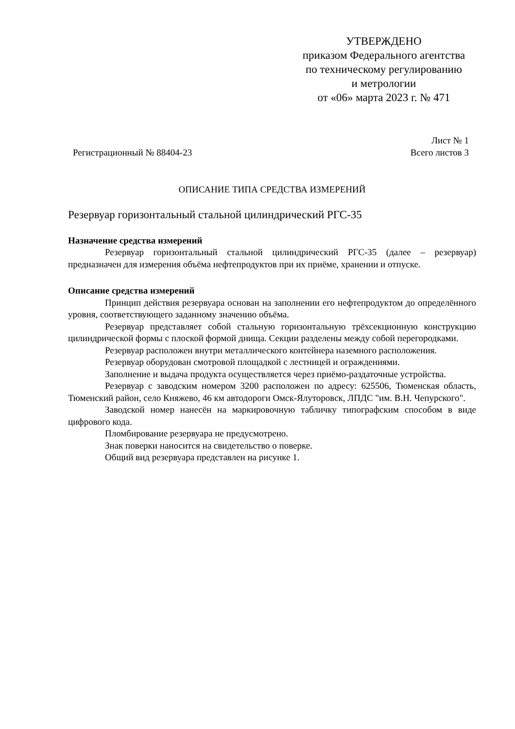УТВЕРЖДЕНО
приказом Федерального агентства
по техническому регулированию
и метрологии
от «06» марта 2023 г. № 471
Лист № 1
Регистрационный № 88404-23 Всего листов 3
ОПИСАНИЕ ТИПА СРЕДСТВА ИЗМЕРЕНИЙ
Резервуар горизонтальный стальной цилиндрический РГС-35
Назначение средства измерений
Резервуар горизонтальный стальной цилиндрический РГС-35 (далее – резервуар) предназначен для измерения объёма нефтепродуктов при их приёме, хранении и отпуске.
Описание средства измерений
Принцип действия резервуара основан на заполнении его нефтепродуктом до определённого уровня, соответствующего заданному значению объёма.
Резервуар представляет собой стальную горизонтальную трёхсекционную конструкцию цилиндрической формы с плоской формой днища. Секции разделены между собой перегородками.
Резервуар расположен внутри металлического контейнера наземного расположения.
Резервуар оборудован смотровой площадкой с лестницей и ограждениями.
Заполнение и выдача продукта осуществляется через приёмо-раздаточные устройства.
Резервуар с заводским номером 3200 расположен по адресу: 625506, Тюменская область, Тюменский район, село Княжево, 46 км автодороги Омск-Ялуторовск, ЛПДС "им. В.Н. Чепурского".
Заводской номер нанесён на маркировочную табличку типографским способом в виде цифрового кода.
Пломбирование резервуара не предусмотрено.
Знак поверки наносится на свидетельство о поверке.
Общий вид резервуара представлен на рисунке 1.